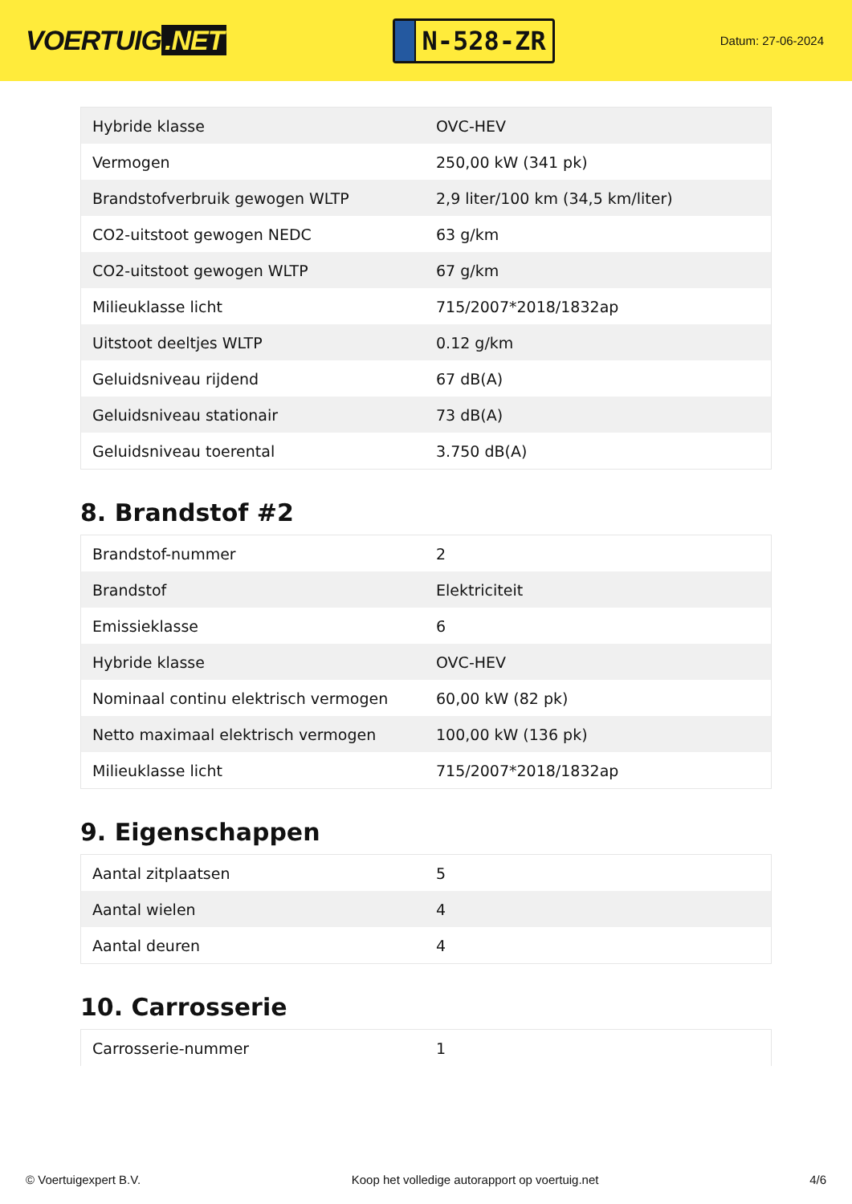VOERTUIG.NET
N-528-ZR
Datum: 27-06-2024
| Hybride klasse | OVC-HEV |
| Vermogen | 250,00 kW (341 pk) |
| Brandstofverbruik gewogen WLTP | 2,9 liter/100 km (34,5 km/liter) |
| CO2-uitstoot gewogen NEDC | 63 g/km |
| CO2-uitstoot gewogen WLTP | 67 g/km |
| Milieuklasse licht | 715/2007*2018/1832ap |
| Uitstoot deeltjes WLTP | 0.12 g/km |
| Geluidsniveau rijdend | 67 dB(A) |
| Geluidsniveau stationair | 73 dB(A) |
| Geluidsniveau toerental | 3.750 dB(A) |
8. Brandstof #2
| Brandstof-nummer | 2 |
| Brandstof | Elektriciteit |
| Emissieklasse | 6 |
| Hybride klasse | OVC-HEV |
| Nominaal continu elektrisch vermogen | 60,00 kW (82 pk) |
| Netto maximaal elektrisch vermogen | 100,00 kW (136 pk) |
| Milieuklasse licht | 715/2007*2018/1832ap |
9. Eigenschappen
| Aantal zitplaatsen | 5 |
| Aantal wielen | 4 |
| Aantal deuren | 4 |
10. Carrosserie
| Carrosserie-nummer | 1 |
© Voertuigexpert B.V. Koop het volledige autorapport op voertuig.net 4/6